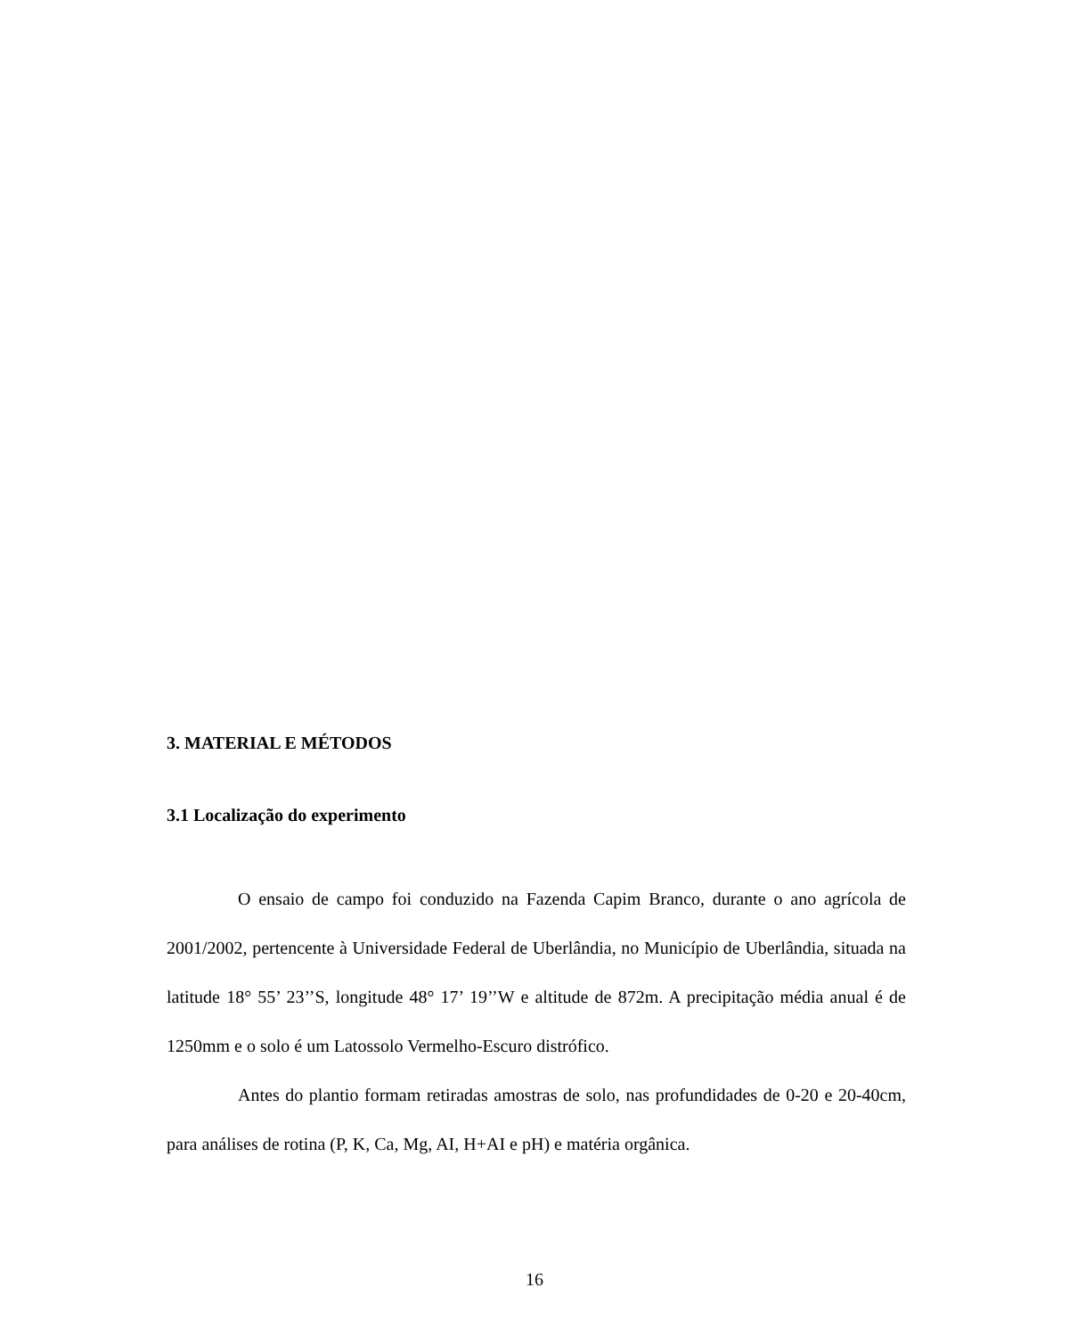3. MATERIAL E MÉTODOS
3.1 Localização do experimento
O ensaio de campo foi conduzido na Fazenda Capim Branco, durante o ano agrícola de 2001/2002, pertencente à Universidade Federal de Uberlândia, no Município de Uberlândia, situada na latitude 18° 55’ 23’’S, longitude 48° 17’ 19’’W e altitude de 872m. A precipitação média anual é de 1250mm e o solo é um Latossolo Vermelho-Escuro distrófico.
Antes do plantio formam retiradas amostras de solo, nas profundidades de 0-20 e 20-40cm, para análises de rotina (P, K, Ca, Mg, AI, H+AI e pH) e matéria orgânica.
16